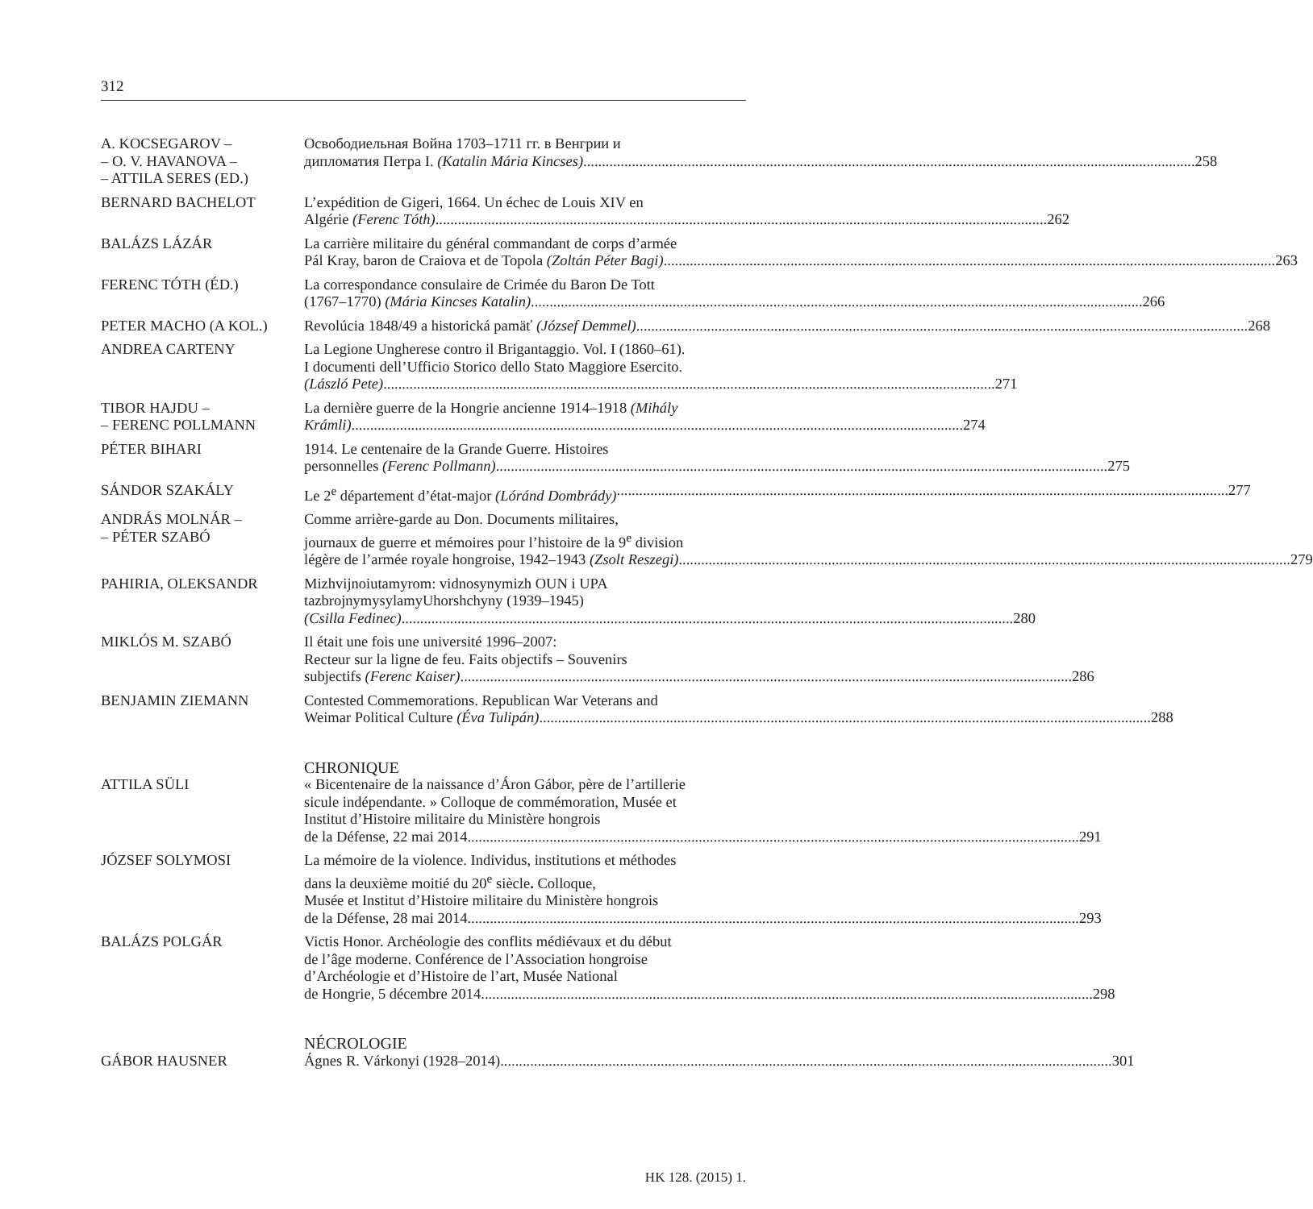312
A. KOCSEGAROV –
– O. V. HAVANOVA –
– ATTILA SERES (ED.)
Освободиельная Война 1703–1711 гг. в Венгрии и
дипломатия Петра I. (Katalin Mária Kincses) 258
BERNARD BACHELOT L’expédition de Gigeri, 1664. Un échec de Louis XIV en
Algérie (Ferenc Tóth) 262
BALÁZS LÁZÁR La carrière militaire du général commandant de corps d’armée
Pál Kray, baron de Craiova et de Topola (Zoltán Péter Bagi) 263
FERENC TÓTH (ÉD.) La correspondance consulaire de Crimée du Baron De Tott
(1767–1770) (Mária Kincses Katalin) 266
PETER MACHO (A KOL.) Revolúcia 1848/49 a historická pamäť (József Demmel) 268
ANDREA CARTENY La Legione Ungherese contro il Brigantaggio. Vol. I (1860–61).
I documenti dell’Ufficio Storico dello Stato Maggiore Esercito.
(László Pete) 271
TIBOR HAJDU –
– FERENC POLLMANN
La dernière guerre de la Hongrie ancienne 1914–1918 (Mihály
Krámli) 274
PÉTER BIHARI 1914. Le centenaire de la Grande Guerre. Histoires
personnelles (Ferenc Pollmann) 275
SÁNDOR SZAKÁLY Le 2<sup>e</sup> département d’état-major (Lóránd Dombrády) 277
ANDRÁS MOLNÁR –
– PÉTER SZABÓ
Comme arrière-garde au Don. Documents militaires,
journaux de guerre et mémoires pour l’histoire de la 9<sup>e</sup> division
légère de l’armée royale hongroise, 1942–1943 (Zsolt Reszegi) 279
PAHIRIA, OLEKSANDR Mizhvijnoiutamyrom: vidnosynymizh OUN i UPA
tazbrojnymysylamyUhorshchyny (1939–1945)
(Csilla Fedinec) 280
MIKLÓS M. SZABÓ Il était une fois une université 1996–2007:
Recteur sur la ligne de feu. Faits objectifs – Souvenirs
subjectifs (Ferenc Kaiser) 286
BENJAMIN ZIEMANN Contested Commemorations. Republican War Veterans and
Weimar Political Culture (Éva Tulipán) 288
CHRONIQUE
ATTILA SÜLI « Bicentenaire de la naissance d’Áron Gábor, père de l’artillerie
sicule indépendante. » Colloque de commémoration, Musée et
Institut d’Histoire militaire du Ministère hongrois
de la Défense, 22 mai 2014 291
JÓZSEF SOLYMOSI La mémoire de la violence. Individus, institutions et méthodes
dans la deuxième moitié du 20<sup>e</sup> siècle. Colloque,
Musée et Institut d’Histoire militaire du Ministère hongrois
de la Défense, 28 mai 2014 293
BALÁZS POLGÁR Victis Honor. Archéologie des conflits médiévaux et du début
de l’âge moderne. Conférence de l’Association hongroise
d’Archéologie et d’Histoire de l’art, Musée National
de Hongrie, 5 décembre 2014 298
NÉCROLOGIE
GÁBOR HAUSNER Ágnes R. Várkonyi (1928–2014) 301
HK 128. (2015) 1.